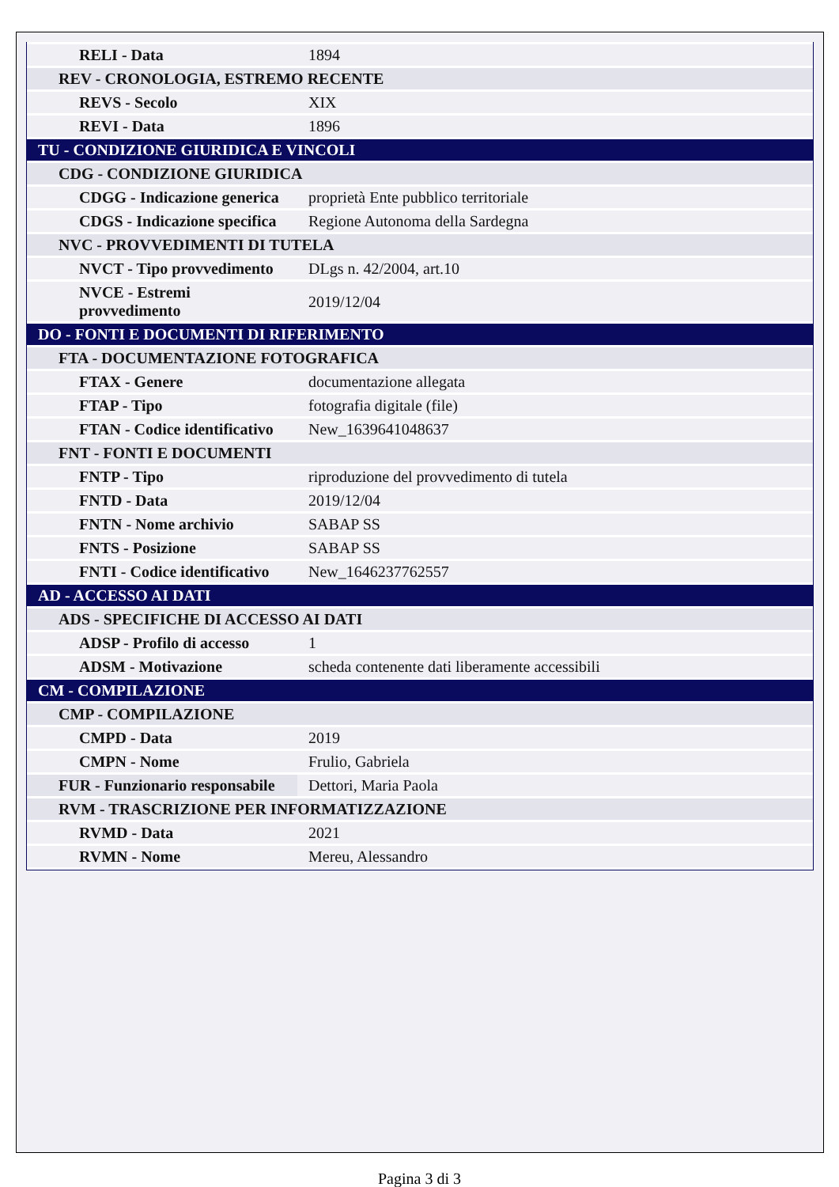| RELI - Data | 1894 |
| REV - CRONOLOGIA, ESTREMO RECENTE | |
| REVS - Secolo | XIX |
| REVI - Data | 1896 |
| TU - CONDIZIONE GIURIDICA E VINCOLI | |
| CDG - CONDIZIONE GIURIDICA | |
| CDGG - Indicazione generica | proprietà Ente pubblico territoriale |
| CDGS - Indicazione specifica | Regione Autonoma della Sardegna |
| NVC - PROVVEDIMENTI DI TUTELA | |
| NVCT - Tipo provvedimento | DLgs n. 42/2004, art.10 |
| NVCE - Estremi provvedimento | 2019/12/04 |
| DO - FONTI E DOCUMENTI DI RIFERIMENTO | |
| FTA - DOCUMENTAZIONE FOTOGRAFICA | |
| FTAX - Genere | documentazione allegata |
| FTAP - Tipo | fotografia digitale (file) |
| FTAN - Codice identificativo | New_1639641048637 |
| FNT - FONTI E DOCUMENTI | |
| FNTP - Tipo | riproduzione del provvedimento di tutela |
| FNTD - Data | 2019/12/04 |
| FNTN - Nome archivio | SABAP SS |
| FNTS - Posizione | SABAP SS |
| FNTI - Codice identificativo | New_1646237762557 |
| AD - ACCESSO AI DATI | |
| ADS - SPECIFICHE DI ACCESSO AI DATI | |
| ADSP - Profilo di accesso | 1 |
| ADSM - Motivazione | scheda contenente dati liberamente accessibili |
| CM - COMPILAZIONE | |
| CMP - COMPILAZIONE | |
| CMPD - Data | 2019 |
| CMPN - Nome | Frulio, Gabriela |
| FUR - Funzionario responsabile | Dettori, Maria Paola |
| RVM - TRASCRIZIONE PER INFORMATIZZAZIONE | |
| RVMD - Data | 2021 |
| RVMN - Nome | Mereu, Alessandro |
Pagina 3 di 3